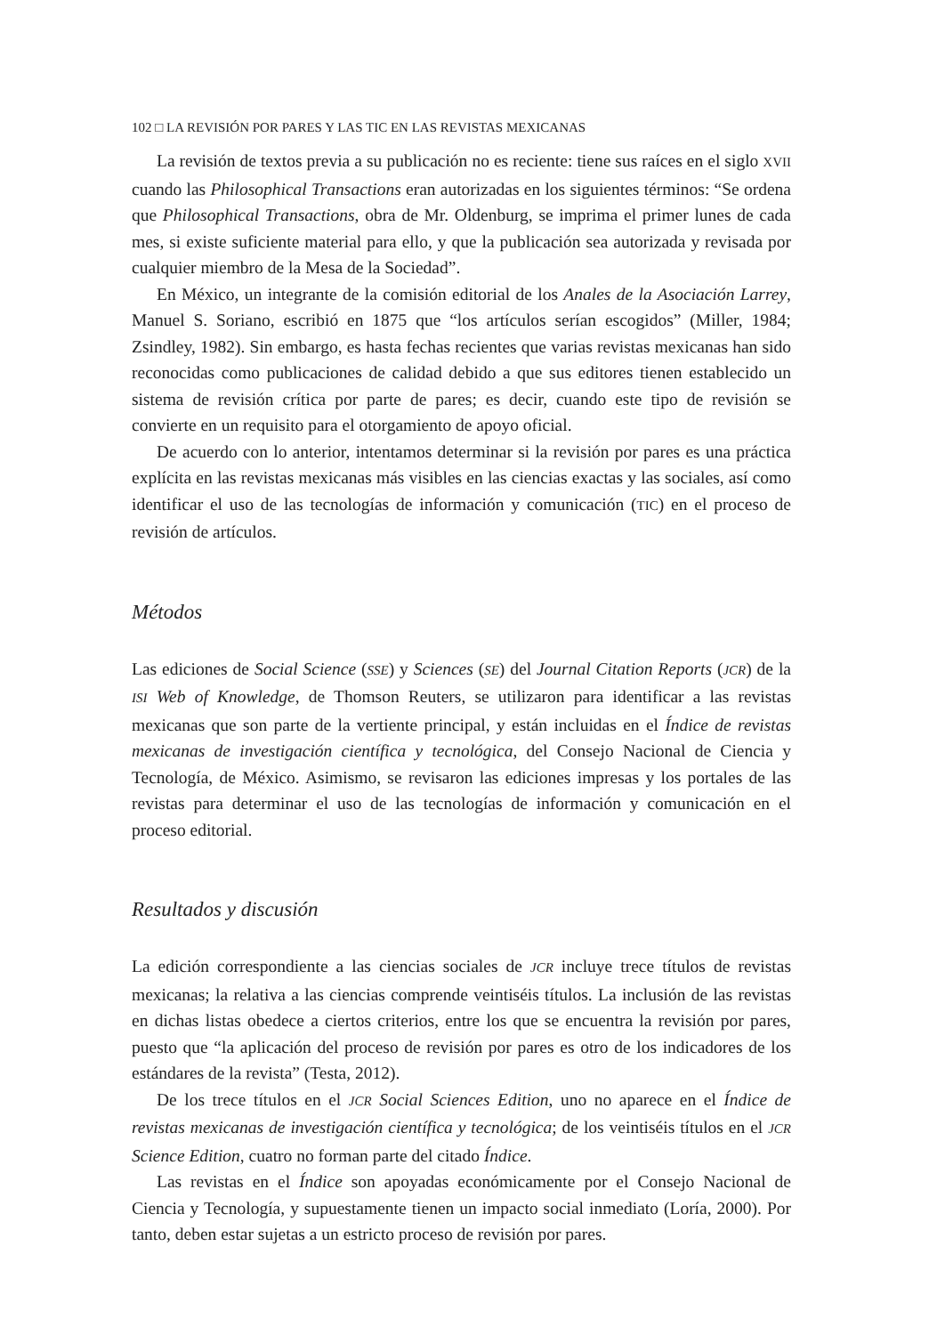102 □ LA REVISIÓN POR PARES Y LAS TIC EN LAS REVISTAS MEXICANAS
La revisión de textos previa a su publicación no es reciente: tiene sus raíces en el siglo XVII cuando las Philosophical Transactions eran autorizadas en los siguientes términos: “Se ordena que Philosophical Transactions, obra de Mr. Oldenburg, se imprima el primer lunes de cada mes, si existe suficiente material para ello, y que la publicación sea autorizada y revisada por cualquier miembro de la Mesa de la Sociedad”.
En México, un integrante de la comisión editorial de los Anales de la Asociación Larrey, Manuel S. Soriano, escribió en 1875 que “los artículos serían escogidos” (Miller, 1984; Zsindley, 1982). Sin embargo, es hasta fechas recientes que varias revistas mexicanas han sido reconocidas como publicaciones de calidad debido a que sus editores tienen establecido un sistema de revisión crítica por parte de pares; es decir, cuando este tipo de revisión se convierte en un requisito para el otorgamiento de apoyo oficial.
De acuerdo con lo anterior, intentamos determinar si la revisión por pares es una práctica explícita en las revistas mexicanas más visibles en las ciencias exactas y las sociales, así como identificar el uso de las tecnologías de información y comunicación (TIC) en el proceso de revisión de artículos.
Métodos
Las ediciones de Social Science (SSE) y Sciences (SE) del Journal Citation Reports (JCR) de la ISI Web of Knowledge, de Thomson Reuters, se utilizaron para identificar a las revistas mexicanas que son parte de la vertiente principal, y están incluidas en el Índice de revistas mexicanas de investigación científica y tecnológica, del Consejo Nacional de Ciencia y Tecnología, de México. Asimismo, se revisaron las ediciones impresas y los portales de las revistas para determinar el uso de las tecnologías de información y comunicación en el proceso editorial.
Resultados y discusión
La edición correspondiente a las ciencias sociales de JCR incluye trece títulos de revistas mexicanas; la relativa a las ciencias comprende veintiséis títulos. La inclusión de las revistas en dichas listas obedece a ciertos criterios, entre los que se encuentra la revisión por pares, puesto que “la aplicación del proceso de revisión por pares es otro de los indicadores de los estándares de la revista” (Testa, 2012).
De los trece títulos en el JCR Social Sciences Edition, uno no aparece en el Índice de revistas mexicanas de investigación científica y tecnológica; de los veintiséis títulos en el JCR Science Edition, cuatro no forman parte del citado Índice.
Las revistas en el Índice son apoyadas económicamente por el Consejo Nacional de Ciencia y Tecnología, y supuestamente tienen un impacto social inmediato (Loría, 2000). Por tanto, deben estar sujetas a un estricto proceso de revisión por pares.